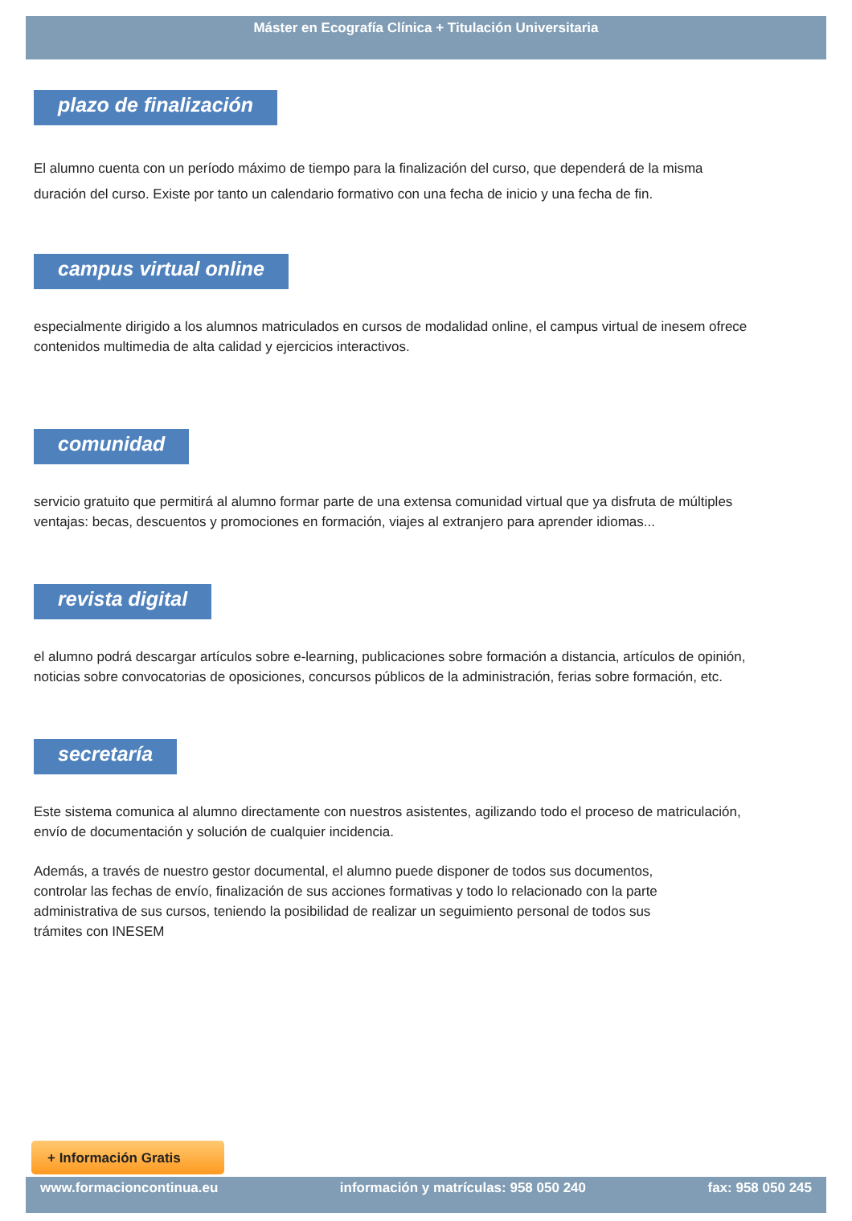Máster en Ecografía Clínica + Titulación Universitaria
plazo de finalización
El alumno cuenta con un período máximo de tiempo para la finalización del curso, que dependerá de la misma duración del curso. Existe por tanto un calendario formativo con una fecha de inicio y una fecha de fin.
campus virtual online
especialmente dirigido a los alumnos matriculados en cursos de modalidad online, el campus virtual de inesem ofrece contenidos multimedia de alta calidad y ejercicios interactivos.
comunidad
servicio gratuito que permitirá al alumno formar parte de una extensa comunidad virtual que ya disfruta de múltiples ventajas: becas, descuentos y promociones en formación, viajes al extranjero para aprender idiomas...
revista digital
el alumno podrá descargar artículos sobre e-learning, publicaciones sobre formación a distancia, artículos de opinión, noticias sobre convocatorias de oposiciones, concursos públicos de la administración, ferias sobre formación, etc.
secretaría
Este sistema comunica al alumno directamente con nuestros asistentes, agilizando todo el proceso de matriculación, envío de documentación y solución de cualquier incidencia.
Además, a través de nuestro gestor documental, el alumno puede disponer de todos sus documentos, controlar las fechas de envío, finalización de sus acciones formativas y todo lo relacionado con la parte administrativa de sus cursos, teniendo la posibilidad de realizar un seguimiento personal de todos sus trámites con INESEM
+ Información Gratis
www.formacioncontinua.eu información y matrículas: 958 050 240 fax: 958 050 245